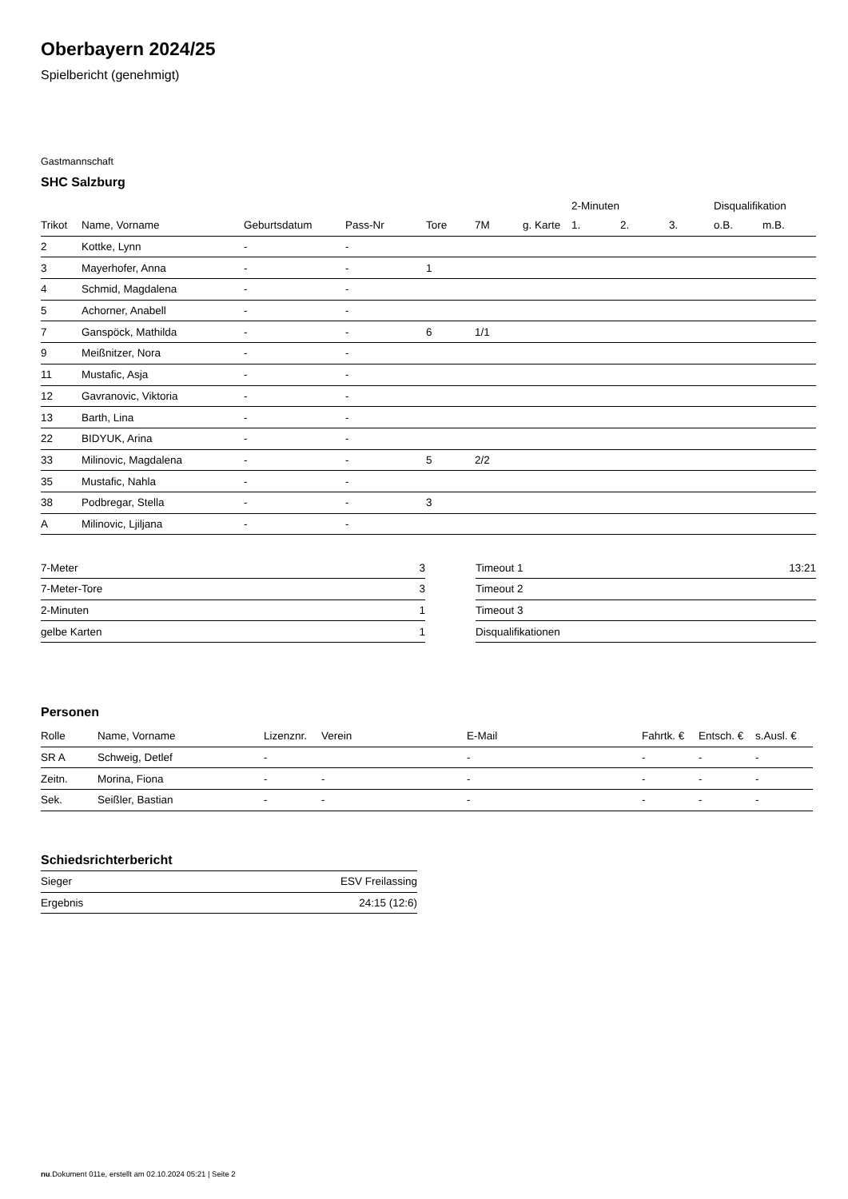Oberbayern 2024/25
Spielbericht (genehmigt)
Gastmannschaft
SHC Salzburg
| | | | | | | | 2-Minuten | | | Disqualifikation | |
| --- | --- | --- | --- | --- | --- | --- | --- | --- | --- | --- | --- |
| Trikot | Name, Vorname | Geburtsdatum | Pass-Nr | Tore | 7M | g. Karte | 1. | 2. | 3. | o.B. | m.B. |
| 2 | Kottke, Lynn | - | - | | | | | | | | |
| 3 | Mayerhofer, Anna | - | - | 1 | | | | | | | |
| 4 | Schmid, Magdalena | - | - | | | | | | | | |
| 5 | Achorner, Anabell | - | - | | | | | | | | |
| 7 | Ganspöck, Mathilda | - | - | 6 | 1/1 | | | | | | |
| 9 | Meißnitzer, Nora | - | - | | | | | | | | |
| 11 | Mustafic, Asja | - | - | | | | | | | | |
| 12 | Gavranovic, Viktoria | - | - | | | | | | | | |
| 13 | Barth, Lina | - | - | | | | | | | | |
| 22 | BIDYUK, Arina | - | - | | | | | | | | |
| 33 | Milinovic, Magdalena | - | - | 5 | 2/2 | | | | | | |
| 35 | Mustafic, Nahla | - | - | | | | | | | | |
| 38 | Podbregar, Stella | - | - | 3 | | | | | | | |
| A | Milinovic, Ljiljana | - | - | | | | | | | | |
| 7-Meter | 3 |
| 7-Meter-Tore | 3 |
| 2-Minuten | 1 |
| gelbe Karten | 1 |
| Timeout 1 | 13:21 |
| Timeout 2 | |
| Timeout 3 | |
| Disqualifikationen | |
Personen
| Rolle | Name, Vorname | Lizenznr. | Verein | E-Mail | Fahrtk. € | Entsch. € | s.Ausl. € |
| --- | --- | --- | --- | --- | --- | --- | --- |
| SR A | Schweig, Detlef | - | | - | - | - | - |
| Zeitn. | Morina, Fiona | - | - | - | - | - | - |
| Sek. | Seißler, Bastian | - | - | - | - | - | - |
Schiedsrichterbericht
| Sieger | ESV Freilassing |
| Ergebnis | 24:15 (12:6) |
nu.Dokument 011e, erstellt am 02.10.2024 05:21 | Seite 2